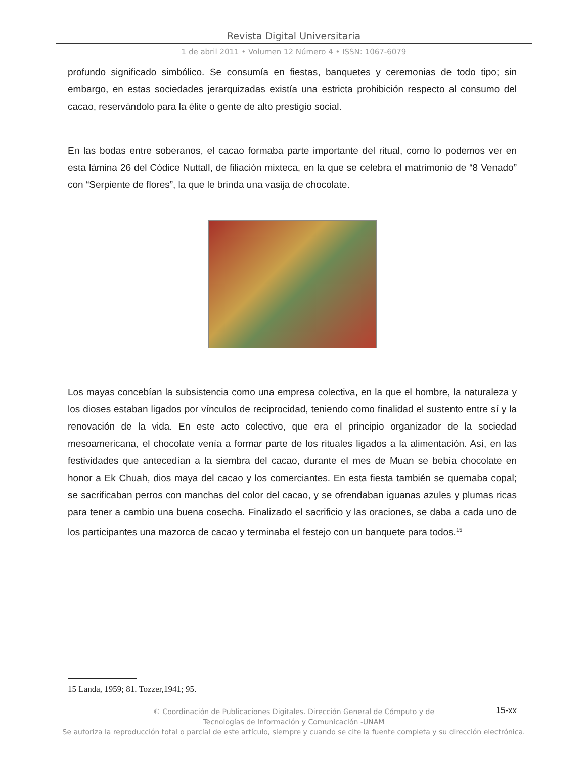Revista Digital Universitaria
1 de abril 2011 • Volumen 12 Número 4 • ISSN: 1067-6079
profundo significado simbólico. Se consumía en fiestas, banquetes y ceremonias de todo tipo; sin embargo, en estas sociedades jerarquizadas existía una estricta prohibición respecto al consumo del cacao, reservándolo para la élite o gente de alto prestigio social.
En las bodas entre soberanos, el cacao formaba parte importante del ritual, como lo podemos ver en esta lámina 26 del Códice Nuttall, de filiación mixteca, en la que se celebra el matrimonio de “8 Venado” con “Serpiente de flores”, la que le brinda una vasija de chocolate.
Los mayas concebían la subsistencia como una empresa colectiva, en la que el hombre, la naturaleza y los dioses estaban ligados por vínculos de reciprocidad, teniendo como finalidad el sustento entre sí y la renovación de la vida. En este acto colectivo, que era el principio organizador de la sociedad mesoamericana, el chocolate venía a formar parte de los rituales ligados a la alimentación. Así, en las festividades que antecedían a la siembra del cacao, durante el mes de Muan se bebía chocolate en honor a Ek Chuah, dios maya del cacao y los comerciantes. En esta fiesta también se quemaba copal; se sacrificaban perros con manchas del color del cacao, y se ofrendaban iguanas azules y plumas ricas para tener a cambio una buena cosecha. Finalizado el sacrificio y las oraciones, se daba a cada uno de los participantes una mazorca de cacao y terminaba el festejo con un banquete para todos.<sup>15</sup>
15 Landa, 1959; 81. Tozzer,1941; 95.
15-xx
© Coordinación de Publicaciones Digitales. Dirección General de Cómputo y de
Tecnologías de Información y Comunicación -UNAM
Se autoriza la reproducción total o parcial de este artículo, siempre y cuando se cite la fuente completa y su dirección electrónica.